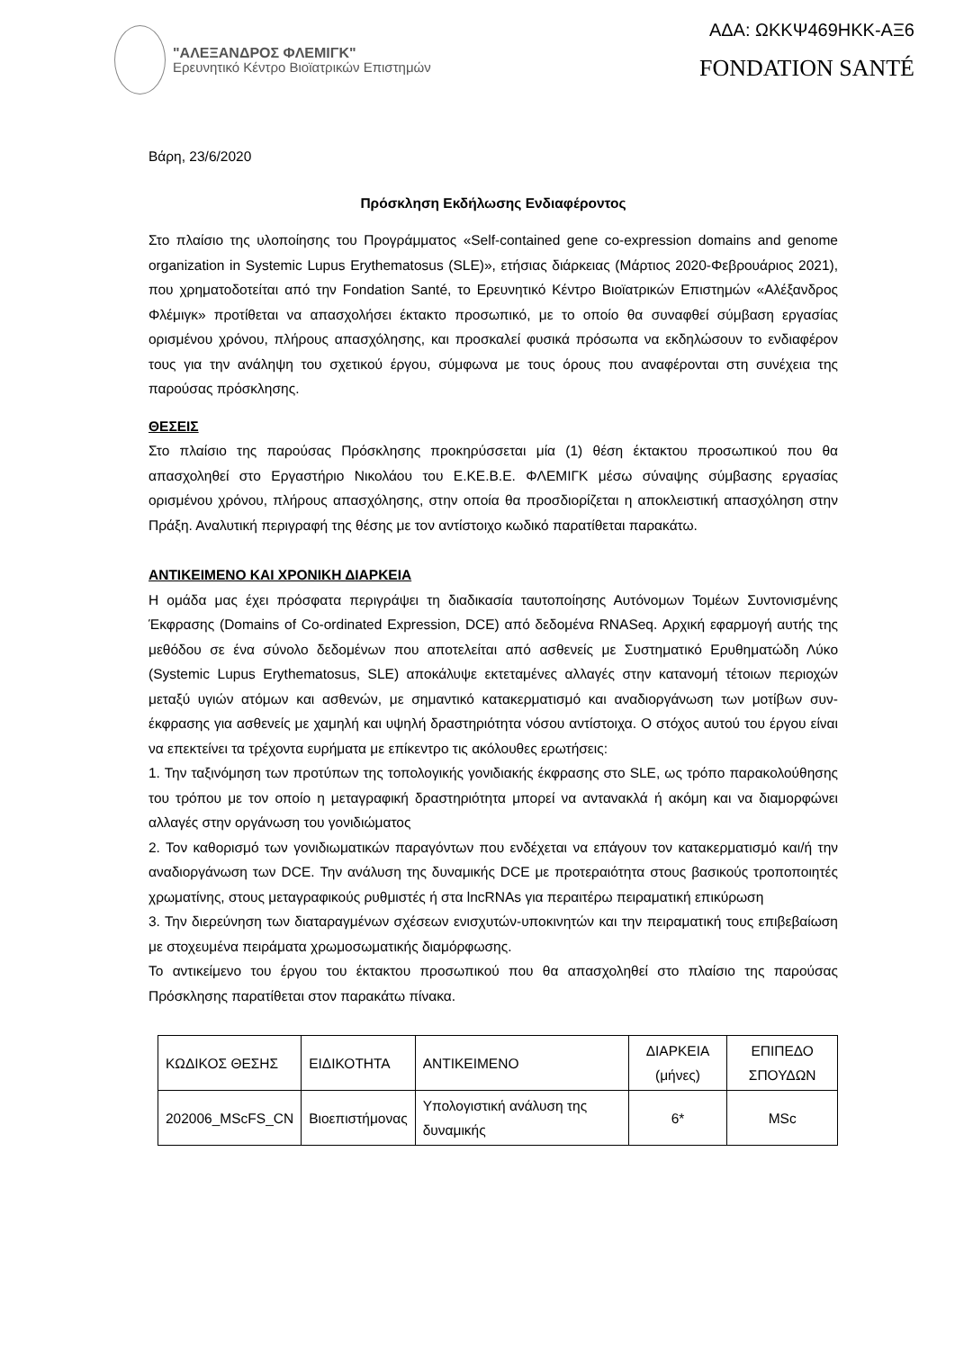"ΑΛΕΞΑΝΔΡΟΣ ΦΛΕΜΙΓΚ"
Ερευνητικό Κέντρο Βιοϊατρικών Επιστημών
ΑΔΑ: ΩΚΚΨ469ΗΚΚ-ΑΞ6
FONDATION SANTÉ
Βάρη, 23/6/2020
Πρόσκληση Εκδήλωσης Ενδιαφέροντος
Στο πλαίσιο της υλοποίησης του Προγράμματος «Self-contained gene co-expression domains and genome organization in Systemic Lupus Erythematosus (SLE)», ετήσιας διάρκειας (Μάρτιος 2020-Φεβρουάριος 2021), που χρηματοδοτείται από την Fondation Santé, το Ερευνητικό Κέντρο Βιοϊατρικών Επιστημών «Αλέξανδρος Φλέμιγκ» προτίθεται να απασχολήσει έκτακτο προσωπικό, με το οποίο θα συναφθεί σύμβαση εργασίας ορισμένου χρόνου, πλήρους απασχόλησης, και προσκαλεί φυσικά πρόσωπα να εκδηλώσουν το ενδιαφέρον τους για την ανάληψη του σχετικού έργου, σύμφωνα με τους όρους που αναφέρονται στη συνέχεια της παρούσας πρόσκλησης.
ΘΕΣΕΙΣ
Στο πλαίσιο της παρούσας Πρόσκλησης προκηρύσσεται μία (1) θέση έκτακτου προσωπικού που θα απασχοληθεί στο Εργαστήριο Νικολάου του Ε.ΚΕ.Β.Ε. ΦΛΕΜΙΓΚ μέσω σύναψης σύμβασης εργασίας ορισμένου χρόνου, πλήρους απασχόλησης, στην οποία θα προσδιορίζεται η αποκλειστική απασχόληση στην Πράξη. Αναλυτική περιγραφή της θέσης με τον αντίστοιχο κωδικό παρατίθεται παρακάτω.
ΑΝΤΙΚΕΙΜΕΝΟ ΚΑΙ ΧΡΟΝΙΚΗ ΔΙΑΡΚΕΙΑ
Η ομάδα μας έχει πρόσφατα περιγράψει τη διαδικασία ταυτοποίησης Αυτόνομων Τομέων Συντονισμένης Έκφρασης (Domains of Co-ordinated Expression, DCE) από δεδομένα RNASeq. Αρχική εφαρμογή αυτής της μεθόδου σε ένα σύνολο δεδομένων που αποτελείται από ασθενείς με Συστηματικό Ερυθηματώδη Λύκο (Systemic Lupus Erythematosus, SLE) αποκάλυψε εκτεταμένες αλλαγές στην κατανομή τέτοιων περιοχών μεταξύ υγιών ατόμων και ασθενών, με σημαντικό κατακερματισμό και αναδιοργάνωση των μοτίβων συν-έκφρασης για ασθενείς με χαμηλή και υψηλή δραστηριότητα νόσου αντίστοιχα. Ο στόχος αυτού του έργου είναι να επεκτείνει τα τρέχοντα ευρήματα με επίκεντρο τις ακόλουθες ερωτήσεις:
1. Την ταξινόμηση των προτύπων της τοπολογικής γονιδιακής έκφρασης στο SLE, ως τρόπο παρακολούθησης του τρόπου με τον οποίο η μεταγραφική δραστηριότητα μπορεί να αντανακλά ή ακόμη και να διαμορφώνει αλλαγές στην οργάνωση του γονιδιώματος
2. Τον καθορισμό των γονιδιωματικών παραγόντων που ενδέχεται να επάγουν τον κατακερματισμό και/ή την αναδιοργάνωση των DCE. Την ανάλυση της δυναμικής DCE με προτεραιότητα στους βασικούς τροποποιητές χρωματίνης, στους μεταγραφικούς ρυθμιστές ή στα lncRNAs για περαιτέρω πειραματική επικύρωση
3. Την διερεύνηση των διαταραγμένων σχέσεων ενισχυτών-υποκινητών και την πειραματική τους επιβεβαίωση με στοχευμένα πειράματα χρωμοσωματικής διαμόρφωσης.
Το αντικείμενο του έργου του έκτακτου προσωπικού που θα απασχοληθεί στο πλαίσιο της παρούσας Πρόσκλησης παρατίθεται στον παρακάτω πίνακα.
| ΚΩΔΙΚΟΣ ΘΕΣΗΣ | ΕΙΔΙΚΟΤΗΤΑ | ΑΝΤΙΚΕΙΜΕΝΟ | ΔΙΑΡΚΕΙΑ (μήνες) | ΕΠΙΠΕΔΟ ΣΠΟΥΔΩΝ |
| 202006_MScFS_CN | Βιοεπιστήμονας | Υπολογιστική ανάλυση της δυναμικής | 6* | MSc |